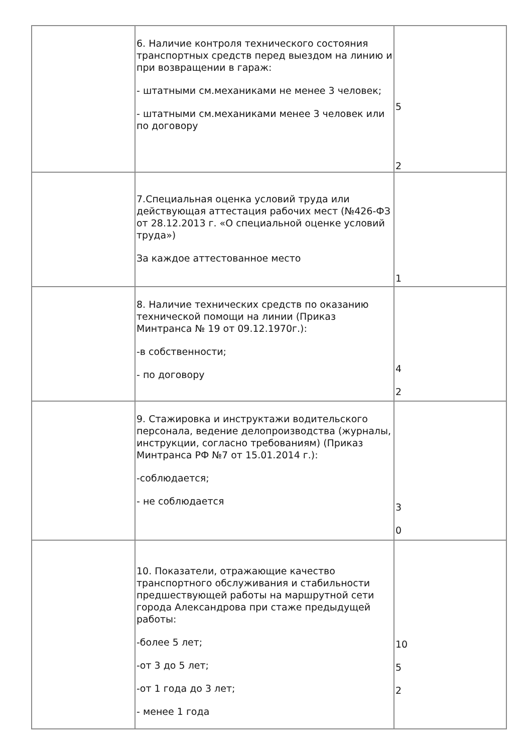| | 6. Наличие контроля технического состояния транспортных средств перед выездом на линию и при возвращении в гараж: - штатными см.механиками не менее 3 человек; - штатными см.механиками менее 3 человек или по договору | 5 2 |
| | 7.Специальная оценка условий труда или действующая аттестация рабочих мест (№426-ФЗ от 28.12.2013 г. «О специальной оценке условий труда») За каждое аттестованное место | 1 |
| | 8. Наличие технических средств по оказанию технической помощи на линии (Приказ Минтранса № 19 от 09.12.1970г.): -в собственности; - по договору | 4 2 |
| | 9. Стажировка и инструктажи водительского персонала, ведение делопроизводства (журналы, инструкции, согласно требованиям) (Приказ Минтранса РФ №7 от 15.01.2014 г.): -соблюдается; - не соблюдается | 3 0 |
| | 10. Показатели, отражающие качество транспортного обслуживания и стабильности предшествующей работы на маршрутной сети города Александрова при стаже предыдущей работы: -более 5 лет; -от 3 до 5 лет; -от 1 года до 3 лет; - менее 1 года | 10 5 2 |